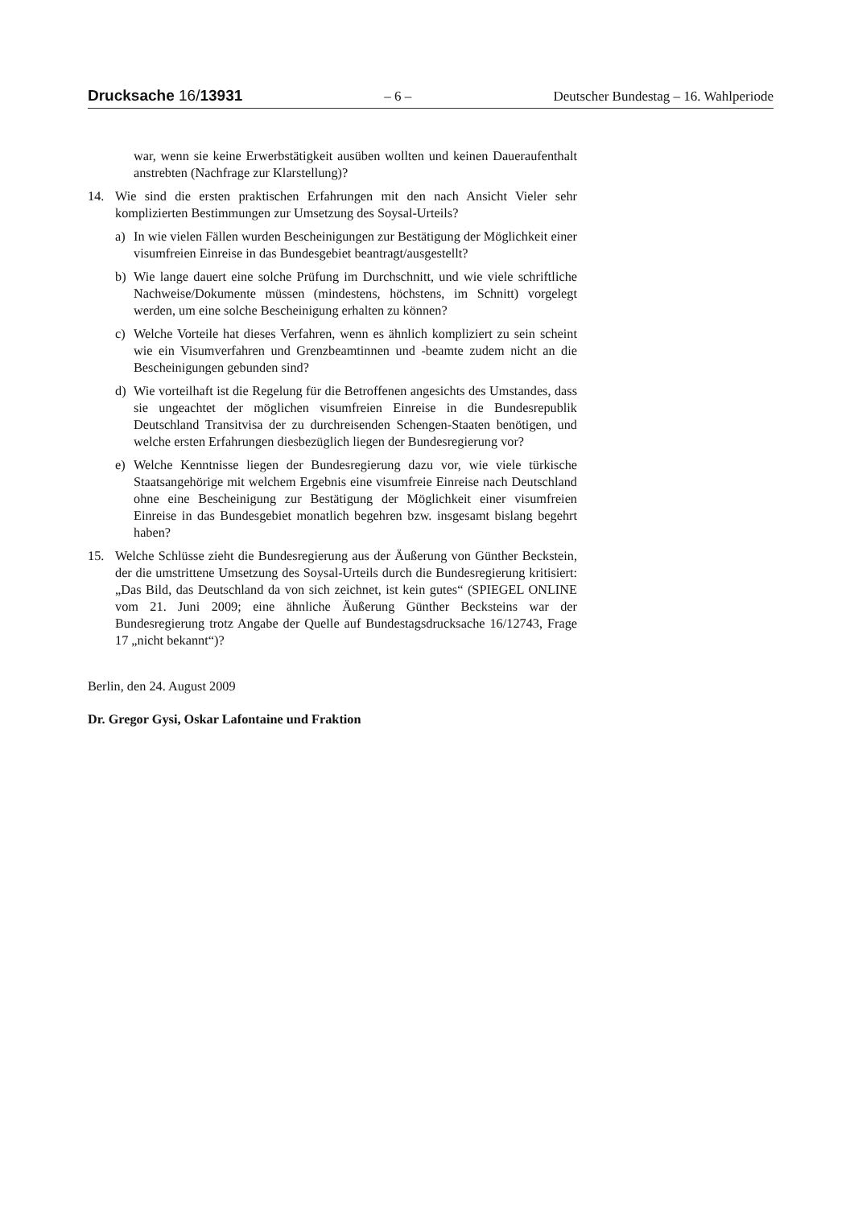Drucksache 16/13931 – 6 – Deutscher Bundestag – 16. Wahlperiode
war, wenn sie keine Erwerbstätigkeit ausüben wollten und keinen Daueraufenthalt anstrebten (Nachfrage zur Klarstellung)?
14. Wie sind die ersten praktischen Erfahrungen mit den nach Ansicht Vieler sehr komplizierten Bestimmungen zur Umsetzung des Soysal-Urteils?
a) In wie vielen Fällen wurden Bescheinigungen zur Bestätigung der Möglichkeit einer visumfreien Einreise in das Bundesgebiet beantragt/ausgestellt?
b) Wie lange dauert eine solche Prüfung im Durchschnitt, und wie viele schriftliche Nachweise/Dokumente müssen (mindestens, höchstens, im Schnitt) vorgelegt werden, um eine solche Bescheinigung erhalten zu können?
c) Welche Vorteile hat dieses Verfahren, wenn es ähnlich kompliziert zu sein scheint wie ein Visumverfahren und Grenzbeamtinnen und -beamte zudem nicht an die Bescheinigungen gebunden sind?
d) Wie vorteilhaft ist die Regelung für die Betroffenen angesichts des Umstandes, dass sie ungeachtet der möglichen visumfreien Einreise in die Bundesrepublik Deutschland Transitvisa der zu durchreisenden Schengen-Staaten benötigen, und welche ersten Erfahrungen diesbezüglich liegen der Bundesregierung vor?
e) Welche Kenntnisse liegen der Bundesregierung dazu vor, wie viele türkische Staatsangehörige mit welchem Ergebnis eine visumfreie Einreise nach Deutschland ohne eine Bescheinigung zur Bestätigung der Möglichkeit einer visumfreien Einreise in das Bundesgebiet monatlich begehren bzw. insgesamt bislang begehrt haben?
15. Welche Schlüsse zieht die Bundesregierung aus der Äußerung von Günther Beckstein, der die umstrittene Umsetzung des Soysal-Urteils durch die Bundesregierung kritisiert: „Das Bild, das Deutschland da von sich zeichnet, ist kein gutes“ (SPIEGEL ONLINE vom 21. Juni 2009; eine ähnliche Äußerung Günther Becksteins war der Bundesregierung trotz Angabe der Quelle auf Bundestagsdrucksache 16/12743, Frage 17 „nicht bekannt“)?
Berlin, den 24. August 2009
Dr. Gregor Gysi, Oskar Lafontaine und Fraktion